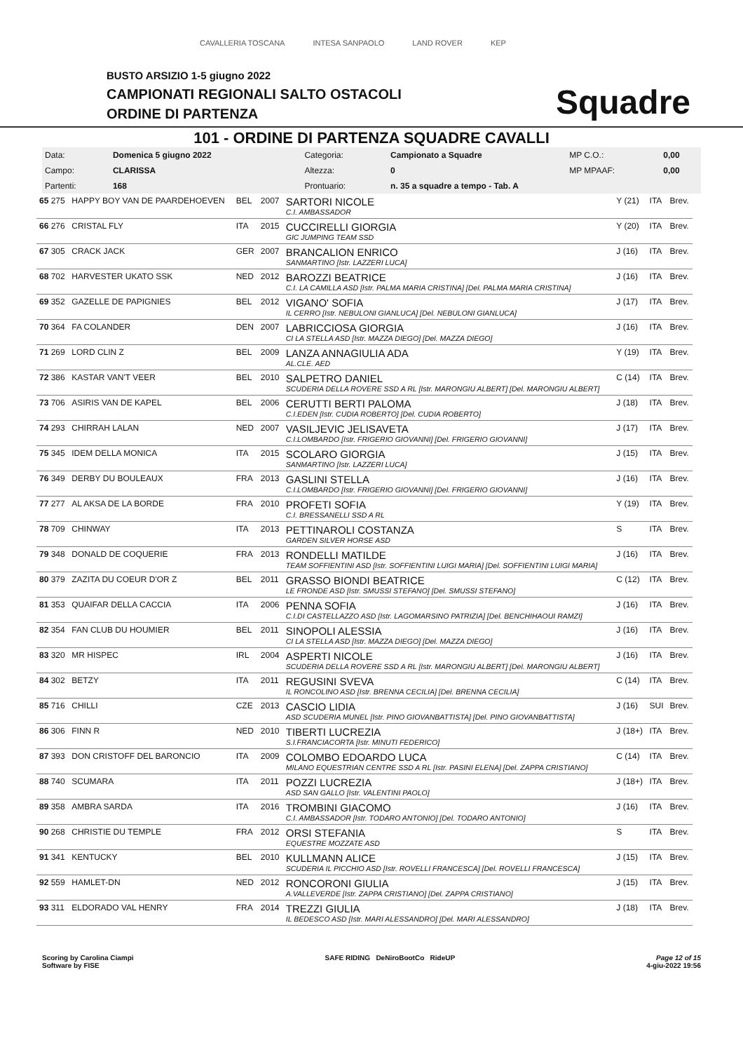CAVALLERIA TOSCANA INTESA SANPAOLO LAND ROVER KEP
BUSTO ARSIZIO 1-5 giugno 2022
CAMPIONATI REGIONALI SALTO OSTACOLI
ORDINE DI PARTENZA
Squadre
101 - ORDINE DI PARTENZA SQUADRE CAVALLI
| Data: | Domenica 5 giugno 2022 | Categoria: | Campionato a Squadre | MP C.O.: | 0,00 |
| Campo: | CLARISSA | Altezza: | 0 | MP MPAAF: | 0,00 |
| Partenti: | 168 | Prontuario: | n. 35 a squadre a tempo - Tab. A | | |
| 65 275 | HAPPY BOY VAN DE PAARDEHOEVEN | BEL | 2007 | SARTORI NICOLE C.I. AMBASSADOR | Y (21) | ITA | Brev. |
| 66 276 | CRISTAL FLY | ITA | 2015 | CUCCIRELLI GIORGIA GIC JUMPING TEAM SSD | Y (20) | ITA | Brev. |
| 67 305 | CRACK JACK | GER | 2007 | BRANCALION ENRICO SANMARTINO [Istr. LAZZERI LUCA] | J (16) | ITA | Brev. |
| 68 702 | HARVESTER UKATO SSK | NED | 2012 | BAROZZI BEATRICE C.I. LA CAMILLA ASD [Istr. PALMA MARIA CRISTINA] [Del. PALMA MARIA CRISTINA] | J (16) | ITA | Brev. |
| 69 352 | GAZELLE DE PAPIGNIES | BEL | 2012 | VIGANO' SOFIA IL CERRO [Istr. NEBULONI GIANLUCA] [Del. NEBULONI GIANLUCA] | J (17) | ITA | Brev. |
| 70 364 | FA COLANDER | DEN | 2007 | LABRICCIOSA GIORGIA CI LA STELLA ASD [Istr. MAZZA DIEGO] [Del. MAZZA DIEGO] | J (16) | ITA | Brev. |
| 71 269 | LORD CLIN Z | BEL | 2009 | LANZA ANNAGIULIA ADA AL.CLE. AED | Y (19) | ITA | Brev. |
| 72 386 | KASTAR VAN'T VEER | BEL | 2010 | SALPETRO DANIEL SCUDERIA DELLA ROVERE SSD A RL [Istr. MARONGIU ALBERT] [Del. MARONGIU ALBERT] | C (14) | ITA | Brev. |
| 73 706 | ASIRIS VAN DE KAPEL | BEL | 2006 | CERUTTI BERTI PALOMA C.I.EDEN [Istr. CUDIA ROBERTO] [Del. CUDIA ROBERTO] | J (18) | ITA | Brev. |
| 74 293 | CHIRRAH LALAN | NED | 2007 | VASILJEVIC JELISAVETA C.I.LOMBARDO [Istr. FRIGERIO GIOVANNI] [Del. FRIGERIO GIOVANNI] | J (17) | ITA | Brev. |
| 75 345 | IDEM DELLA MONICA | ITA | 2015 | SCOLARO GIORGIA SANMARTINO [Istr. LAZZERI LUCA] | J (15) | ITA | Brev. |
| 76 349 | DERBY DU BOULEAUX | FRA | 2013 | GASLINI STELLA C.I.LOMBARDO [Istr. FRIGERIO GIOVANNI] [Del. FRIGERIO GIOVANNI] | J (16) | ITA | Brev. |
| 77 277 | AL AKSA DE LA BORDE | FRA | 2010 | PROFETI SOFIA C.I. BRESSANELLI SSD A RL | Y (19) | ITA | Brev. |
| 78 709 | CHINWAY | ITA | 2013 | PETTINAROLI COSTANZA GARDEN SILVER HORSE ASD | S | ITA | Brev. |
| 79 348 | DONALD DE COQUERIE | FRA | 2013 | RONDELLI MATILDE TEAM SOFFIENTINI ASD [Istr. SOFFIENTINI LUIGI MARIA] [Del. SOFFIENTINI LUIGI MARIA] | J (16) | ITA | Brev. |
| 80 379 | ZAZITA DU COEUR D'OR Z | BEL | 2011 | GRASSO BIONDI BEATRICE LE FRONDE ASD [Istr. SMUSSI STEFANO] [Del. SMUSSI STEFANO] | C (12) | ITA | Brev. |
| 81 353 | QUAIFAR DELLA CACCIA | ITA | 2006 | PENNA SOFIA C.I.DI CASTELLAZZO ASD [Istr. LAGOMARSINO PATRIZIA] [Del. BENCHIHAOUI RAMZI] | J (16) | ITA | Brev. |
| 82 354 | FAN CLUB DU HOUMIER | BEL | 2011 | SINOPOLI ALESSIA CI LA STELLA ASD [Istr. MAZZA DIEGO] [Del. MAZZA DIEGO] | J (16) | ITA | Brev. |
| 83 320 | MR HISPEC | IRL | 2004 | ASPERTI NICOLE SCUDERIA DELLA ROVERE SSD A RL [Istr. MARONGIU ALBERT] [Del. MARONGIU ALBERT] | J (16) | ITA | Brev. |
| 84 302 | BETZY | ITA | 2011 | REGUSINI SVEVA IL RONCOLINO ASD [Istr. BRENNA CECILIA] [Del. BRENNA CECILIA] | C (14) | ITA | Brev. |
| 85 716 | CHILLI | CZE | 2013 | CASCIO LIDIA ASD SCUDERIA MUNEL [Istr. PINO GIOVANBATTISTA] [Del. PINO GIOVANBATTISTA] | J (16) | SUI | Brev. |
| 86 306 | FINN R | NED | 2010 | TIBERTI LUCREZIA S.I.FRANCIACORTA [Istr. MINUTI FEDERICO] | J (18+) | ITA | Brev. |
| 87 393 | DON CRISTOFF DEL BARONCIO | ITA | 2009 | COLOMBO EDOARDO LUCA MILANO EQUESTRIAN CENTRE SSD A RL [Istr. PASINI ELENA] [Del. ZAPPA CRISTIANO] | C (14) | ITA | Brev. |
| 88 740 | SCUMARA | ITA | 2011 | POZZI LUCREZIA ASD SAN GALLO [Istr. VALENTINI PAOLO] | J (18+) | ITA | Brev. |
| 89 358 | AMBRA SARDA | ITA | 2016 | TROMBINI GIACOMO C.I. AMBASSADOR [Istr. TODARO ANTONIO] [Del. TODARO ANTONIO] | J (16) | ITA | Brev. |
| 90 268 | CHRISTIE DU TEMPLE | FRA | 2012 | ORSI STEFANIA EQUESTRE MOZZATE ASD | S | ITA | Brev. |
| 91 341 | KENTUCKY | BEL | 2010 | KULLMANN ALICE SCUDERIA IL PICCHIO ASD [Istr. ROVELLI FRANCESCA] [Del. ROVELLI FRANCESCA] | J (15) | ITA | Brev. |
| 92 559 | HAMLET-DN | NED | 2012 | RONCORONI GIULIA A.VALLEVERDE [Istr. ZAPPA CRISTIANO] [Del. ZAPPA CRISTIANO] | J (15) | ITA | Brev. |
| 93 311 | ELDORADO VAL HENRY | FRA | 2014 | TREZZI GIULIA IL BEDESCO ASD [Istr. MARI ALESSANDRO] [Del. MARI ALESSANDRO] | J (18) | ITA | Brev. |
Scoring by Carolina Ciampi
Software by FISE
SAFE RIDING DeNiroBootCo RideUP
Page 12 of 15
4-giu-2022 19:56